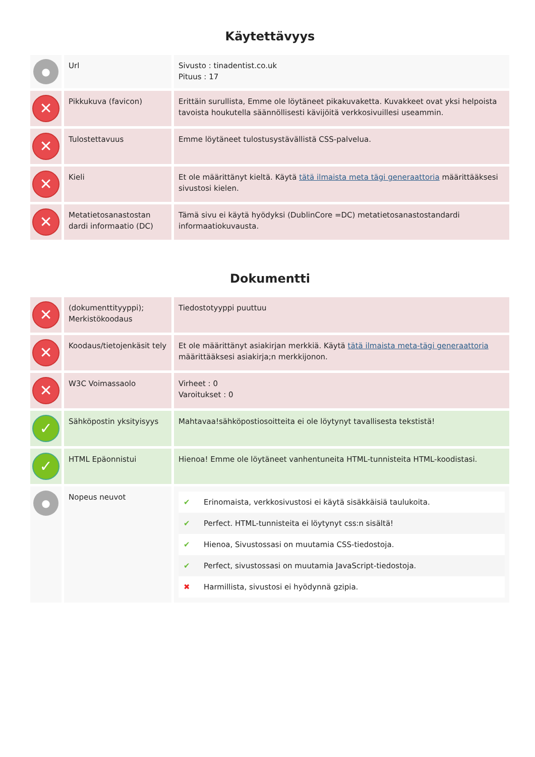Käytettävyys
| ● | Url | Sivusto : tinadentist.co.uk Pituus : 17 |
| ✕ | Pikkukuva (favicon) | Erittäin surullista, Emme ole löytäneet pikakuvaketta. Kuvakkeet ovat yksi helpoista tavoista houkutella säännöllisesti kävijöitä verkkosivuillesi useammin. |
| ✕ | Tulostettavuus | Emme löytäneet tulostusystävällistä CSS-palvelua. |
| ✕ | Kieli | Et ole määrittänyt kieltä. Käytä tätä ilmaista meta tägi generaattoria määrittääksesi sivustosi kielen. |
| ✕ | Metatietosanastostan dardi informaatio (DC) | Tämä sivu ei käytä hyödyksi (DublinCore =DC) metatietosanastostandardi informaatiokuvausta. |
Dokumentti
| ✕ | (dokumenttityyppi); Merkistökoodaus | Tiedostotyyppi puuttuu |
| ✕ | Koodaus/tietojenkäsit tely | Et ole määrittänyt asiakirjan merkkiä. Käytä tätä ilmaista meta-tägi generaattoria määrittääksesi asiakirja;n merkkijonon. |
| ✕ | W3C Voimassaolo | Virheet : 0 Varoitukset : 0 |
| ✓ | Sähköpostin yksityisyys | Mahtavaa!sähköpostiosoitteita ei ole löytynyt tavallisesta tekstistä! |
| ✓ | HTML Epäonnistui | Hienoa! Emme ole löytäneet vanhentuneita HTML-tunnisteita HTML-koodistasi. |
| ● | Nopeus neuvot | / ✔ / Erinomaista, verkkosivustosi ei käytä sisäkkäisiä taulukoita. / / ✔ / Perfect. HTML-tunnisteita ei löytynyt css:n sisältä! / / ✔ / Hienoa, Sivustossasi on muutamia CSS-tiedostoja. / / ✔ / Perfect, sivustossasi on muutamia JavaScript-tiedostoja. / / ✖ / Harmillista, sivustosi ei hyödynnä gzipia. / |